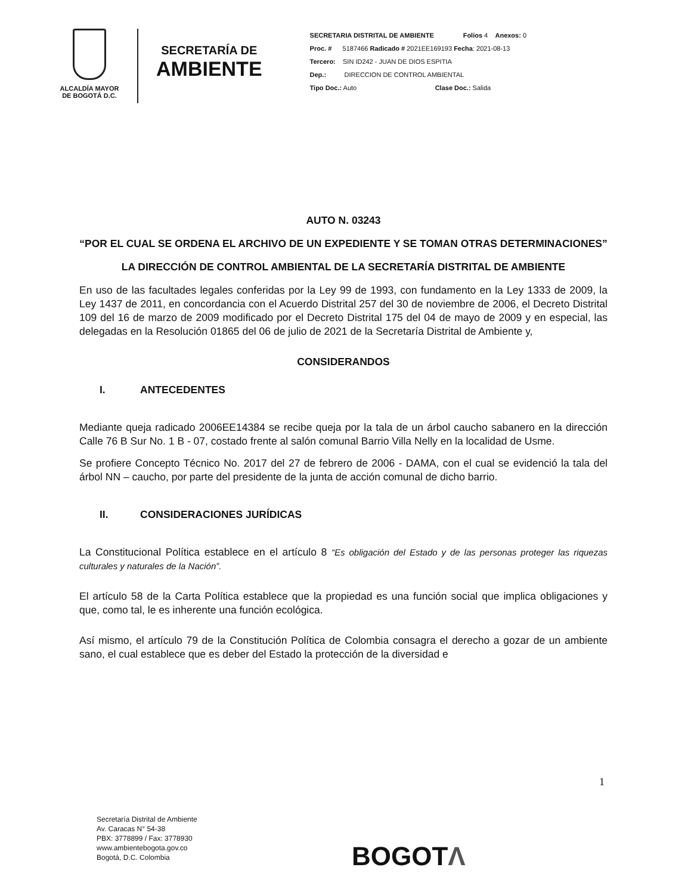ALCALDÍA MAYOR
DE BOGOTÁ D.C.
SECRETARÍA DE
AMBIENTE
SECRETARIA DISTRITAL DE AMBIENTE Folios 4 Anexos: 0
Proc. # 5187466 Radicado # 2021EE169193 Fecha: 2021-08-13
Tercero: SIN ID242 - JUAN DE DIOS ESPITIA
Dep.: DIRECCION DE CONTROL AMBIENTAL
Tipo Doc.: Auto Clase Doc.: Salida
AUTO N. 03243
“POR EL CUAL SE ORDENA EL ARCHIVO DE UN EXPEDIENTE Y SE TOMAN OTRAS DETERMINACIONES”
LA DIRECCIÓN DE CONTROL AMBIENTAL DE LA SECRETARÍA DISTRITAL DE AMBIENTE
En uso de las facultades legales conferidas por la Ley 99 de 1993, con fundamento en la Ley 1333 de 2009, la Ley 1437 de 2011, en concordancia con el Acuerdo Distrital 257 del 30 de noviembre de 2006, el Decreto Distrital 109 del 16 de marzo de 2009 modificado por el Decreto Distrital 175 del 04 de mayo de 2009 y en especial, las delegadas en la Resolución 01865 del 06 de julio de 2021 de la Secretaría Distrital de Ambiente y,
CONSIDERANDOS
I. ANTECEDENTES
Mediante queja radicado 2006EE14384 se recibe queja por la tala de un árbol caucho sabanero en la dirección Calle 76 B Sur No. 1 B - 07, costado frente al salón comunal Barrio Villa Nelly en la localidad de Usme.
Se profiere Concepto Técnico No. 2017 del 27 de febrero de 2006 - DAMA, con el cual se evidenció la tala del árbol NN – caucho, por parte del presidente de la junta de acción comunal de dicho barrio.
II. CONSIDERACIONES JURÍDICAS
La Constitucional Política establece en el artículo 8 “Es obligación del Estado y de las personas proteger las riquezas culturales y naturales de la Nación”.
El artículo 58 de la Carta Política establece que la propiedad es una función social que implica obligaciones y que, como tal, le es inherente una función ecológica.
Así mismo, el artículo 79 de la Constitución Política de Colombia consagra el derecho a gozar de un ambiente sano, el cual establece que es deber del Estado la protección de la diversidad e
1
Secretaría Distrital de Ambiente
Av. Caracas N° 54-38
PBX: 3778899 / Fax: 3778930
www.ambientebogota.gov.co
Bogotá, D.C. Colombia
BOGOTΛ